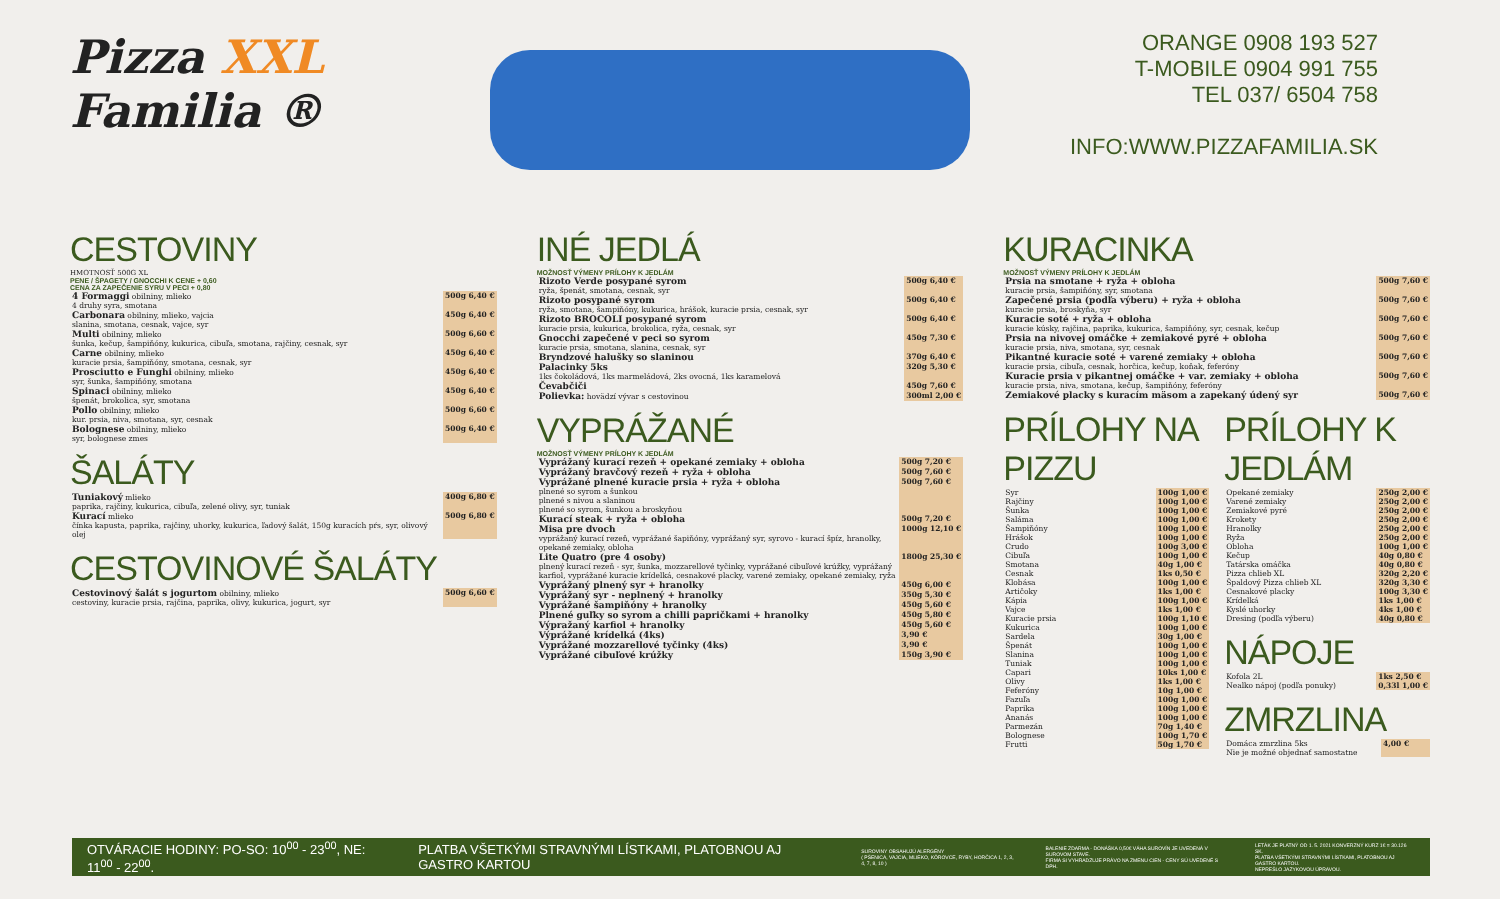Pizza XXL Familia ®
ORANGE 0908 193 527
T-MOBILE 0904 991 755
TEL 037/ 6504 758
INFO:WWW.PIZZAFAMILIA.SK
CESTOVINY
HMOTNOSŤ 500G XL
PENE / ŠPAGETY / GNOCCHI K CENE + 0,60
CENA ZA ZAPEČENIE SYRU V PECI + 0,80
| 4 Formaggi obilniny, mlieko 4 druhy syra, smotana | 500g 6,40 € |
| Carbonara obilniny, mlieko, vajcia slanina, smotana, cesnak, vajce, syr | 450g 6,40 € |
| Multi obilniny, mlieko šunka, kečup, šampiňóny, kukurica, cibuľa, smotana, rajčiny, cesnak, syr | 500g 6,60 € |
| Carne obilniny, mlieko kuracie prsia, šampiňóny, smotana, cesnak, syr | 450g 6,40 € |
| Prosciutto e Funghi obilniny, mlieko syr, šunka, šampiňóny, smotana | 450g 6,40 € |
| Spinaci obilniny, mlieko špenát, brokolica, syr, smotana | 450g 6,40 € |
| Pollo obilniny, mlieko kur. prsia, niva, smotana, syr, cesnak | 500g 6,60 € |
| Bolognese obilniny, mlieko syr, bolognese zmes | 500g 6,40 € |
ŠALÁTY
| Tuniakový mlieko paprika, rajčiny, kukurica, cibuľa, zelené olivy, syr, tuniak | 400g 6,80 € |
| Kurací mlieko čínka kapusta, paprika, rajčiny, uhorky, kukurica, ľadový šalát, 150g kuracích pŕs, syr, olivový olej | 500g 6,80 € |
CESTOVINOVÉ ŠALÁTY
| Cestovinový šalát s jogurtom obilniny, mlieko cestoviny, kuracie prsia, rajčina, paprika, olivy, kukurica, jogurt, syr | 500g 6,60 € |
INÉ JEDLÁ
MOŽNOSŤ VÝMENY PRÍLOHY K JEDLÁM
| Rizoto Verde posypané syrom ryža, špenát, smotana, cesnak, syr | 500g 6,40 € |
| Rizoto posypané syrom ryža, smotana, šampiňóny, kukurica, hrášok, kuracie prsia, cesnak, syr | 500g 6,40 € |
| Rizoto BROCOLI posypané syrom kuracie prsia, kukurica, brokolica, ryža, cesnak, syr | 500g 6,40 € |
| Gnocchi zapečené v peci so syrom kuracie prsia, smotana, slanina, cesnak, syr | 450g 7,30 € |
| Bryndzové halušky so slaninou | 370g 6,40 € |
| Palacinky 5ks 1ks čokoládová, 1ks marmeládová, 2ks ovocná, 1ks karamelová | 320g 5,30 € |
| Čevabčiči | 450g 7,60 € |
| Polievka: hovädzí vývar s cestovinou | 300ml 2,00 € |
VYPRÁŽANÉ
MOŽNOSŤ VÝMENY PRÍLOHY K JEDLÁM
| Vyprážaný kurací rezeň + opekané zemiaky + obloha | 500g 7,20 € |
| Vyprážaný bravčový rezeň + ryža + obloha | 500g 7,60 € |
| Vyprážané plnené kuracie prsia + ryža + obloha plnené so syrom a šunkou plnené s nivou a slaninou plnené so syrom, šunkou a broskyňou | 500g 7,60 € |
| Kurací steak + ryža + obloha | 500g 7,20 € |
| Misa pre dvoch vyprážaný kurací rezeň, vyprážané šapiňóny, vyprážaný syr, syrovo - kurací špíz, hranolky, opekané zemiaky, obloha | 1000g 12,10 € |
| Lite Quatro (pre 4 osoby) plnený kurací rezeň - syr, šunka, mozzarellové tyčinky, vyprážané cibuľové krúžky, vyprážaný karfiol, vyprážané kuracie krídelká, cesnakové placky, varené zemiaky, opekané zemiaky, ryža | 1800g 25,30 € |
| Vyprážaný plnený syr + hranolky | 450g 6,00 € |
| Vyprážaný syr - neplnený + hranolky | 350g 5,30 € |
| Vyprážané šampiňóny + hranolky | 450g 5,60 € |
| Plnené guľky so syrom a chilli papričkami + hranolky | 450g 5,80 € |
| Výpražaný karfiol + hranolky | 450g 5,60 € |
| Výprážané krídelká (4ks) | 3,90 € |
| Vyprážané mozzarellové tyčinky (4ks) | 3,90 € |
| Vyprážané cibuľové krúžky | 150g 3,90 € |
KURACINKA
MOŽNOSŤ VÝMENY PRÍLOHY K JEDLÁM
| Prsia na smotane + ryža + obloha kuracie prsia, šampiňóny, syr, smotana | 500g 7,60 € |
| Zapečené prsia (podľa výberu) + ryža + obloha kuracie prsia, broskyňa, syr | 500g 7,60 € |
| Kuracie soté + ryža + obloha kuracie kúsky, rajčina, paprika, kukurica, šampiňóny, syr, cesnak, kečup | 500g 7,60 € |
| Prsia na nivovej omáčke + zemiakové pyré + obloha kuracie prsia, niva, smotana, syr, cesnak | 500g 7,60 € |
| Pikantné kuracie soté + varené zemiaky + obloha kuracie prsia, cibuľa, cesnak, horčica, kečup, koňak, feferóny | 500g 7,60 € |
| Kuracie prsia v pikantnej omáčke + var. zemiaky + obloha kuracie prsia, niva, smotana, kečup, šampiňóny, feferóny | 500g 7,60 € |
| Zemiakové placky s kuracím mäsom a zapekaný údený syr | 500g 7,60 € |
PRÍLOHY NA PIZZU
| Syr | 100g 1,00 € |
| Rajčiny | 100g 1,00 € |
| Šunka | 100g 1,00 € |
| Saláma | 100g 1,00 € |
| Šampiňóny | 100g 1,00 € |
| Hrášok | 100g 1,00 € |
| Crudo | 100g 3,00 € |
| Cibuľa | 100g 1,00 € |
| Smotana | 40g 1,00 € |
| Cesnak | 1ks 0,50 € |
| Klobása | 100g 1,00 € |
| Artičoky | 1ks 1,00 € |
| Kápia | 100g 1,00 € |
| Vajce | 1ks 1,00 € |
| Kuracie prsia | 100g 1,10 € |
| Kukurica | 100g 1,00 € |
| Sardela | 30g 1,00 € |
| Špenát | 100g 1,00 € |
| Slanina | 100g 1,00 € |
| Tuniak | 100g 1,00 € |
| Capari | 10ks 1,00 € |
| Olivy | 1ks 1,00 € |
| Feferóny | 10g 1,00 € |
| Fazuľa | 100g 1,00 € |
| Paprika | 100g 1,00 € |
| Ananás | 100g 1,00 € |
| Parmezán | 70g 1,40 € |
| Bolognese | 100g 1,70 € |
| Frutti | 50g 1,70 € |
PRÍLOHY K JEDLÁM
| Opekané zemiaky | 250g 2,00 € |
| Varené zemiaky | 250g 2,00 € |
| Zemiakové pyré | 250g 2,00 € |
| Krokety | 250g 2,00 € |
| Hranolky | 250g 2,00 € |
| Ryža | 250g 2,00 € |
| Obloha | 100g 1,00 € |
| Kečup | 40g 0,80 € |
| Tatárska omáčka | 40g 0,80 € |
| Pizza chlieb XL | 320g 2,20 € |
| Špaldový Pizza chlieb XL | 320g 3,30 € |
| Cesnakové placky | 100g 3,30 € |
| Krídelká | 1ks 1,00 € |
| Kyslé uhorky | 4ks 1,00 € |
| Dresing (podľa výberu) | 40g 0,80 € |
NÁPOJE
| Kofola 2L | 1ks 2,50 € |
| Nealko nápoj (podľa ponuky) | 0,33l 1,00 € |
ZMRZLINA
| Domáca zmrzlina 5ks Nie je možné objednať samostatne | 4,00 € |
OTVÁRACIE HODINY: PO-SO: 10<sup>00</sup> - 23<sup>00</sup>, NE: 11<sup>00</sup> - 22<sup>00</sup>.
PLATBA VŠETKÝMI STRAVNÝMI LÍSTKAMI, PLATOBNOU AJ GASTRO KARTOU
SUROVINY OBSAHUJÚ ALERGÉNY
( PŠENICA, VAJCIA, MLIEKO, KÔROVCE, RYBY, HORČICA 1, 2, 3, 4, 7, 8, 10 ) BALENIE ZDARMA - DONÁŠKA 0,50€ VÁHA SUROVÍN JE UVEDENÁ V SUROVOM STAVE.
FIRMA SI VYHRADZUJE PRÁVO NA ZMENU CIEN - CENY SÚ UVEDENÉ S DPH. LETÁK JE PLATNÝ OD 1. 5. 2021 KONVERZNÝ KURZ 1€ = 30.126 SK.
PLATBA VŠETKÝMI STRAVNÝMI LÍSTKAMI, PLATOBNOU AJ GASTRO KARTOU.
NEPREŠLO JAZYKOVOU ÚPRAVOU.